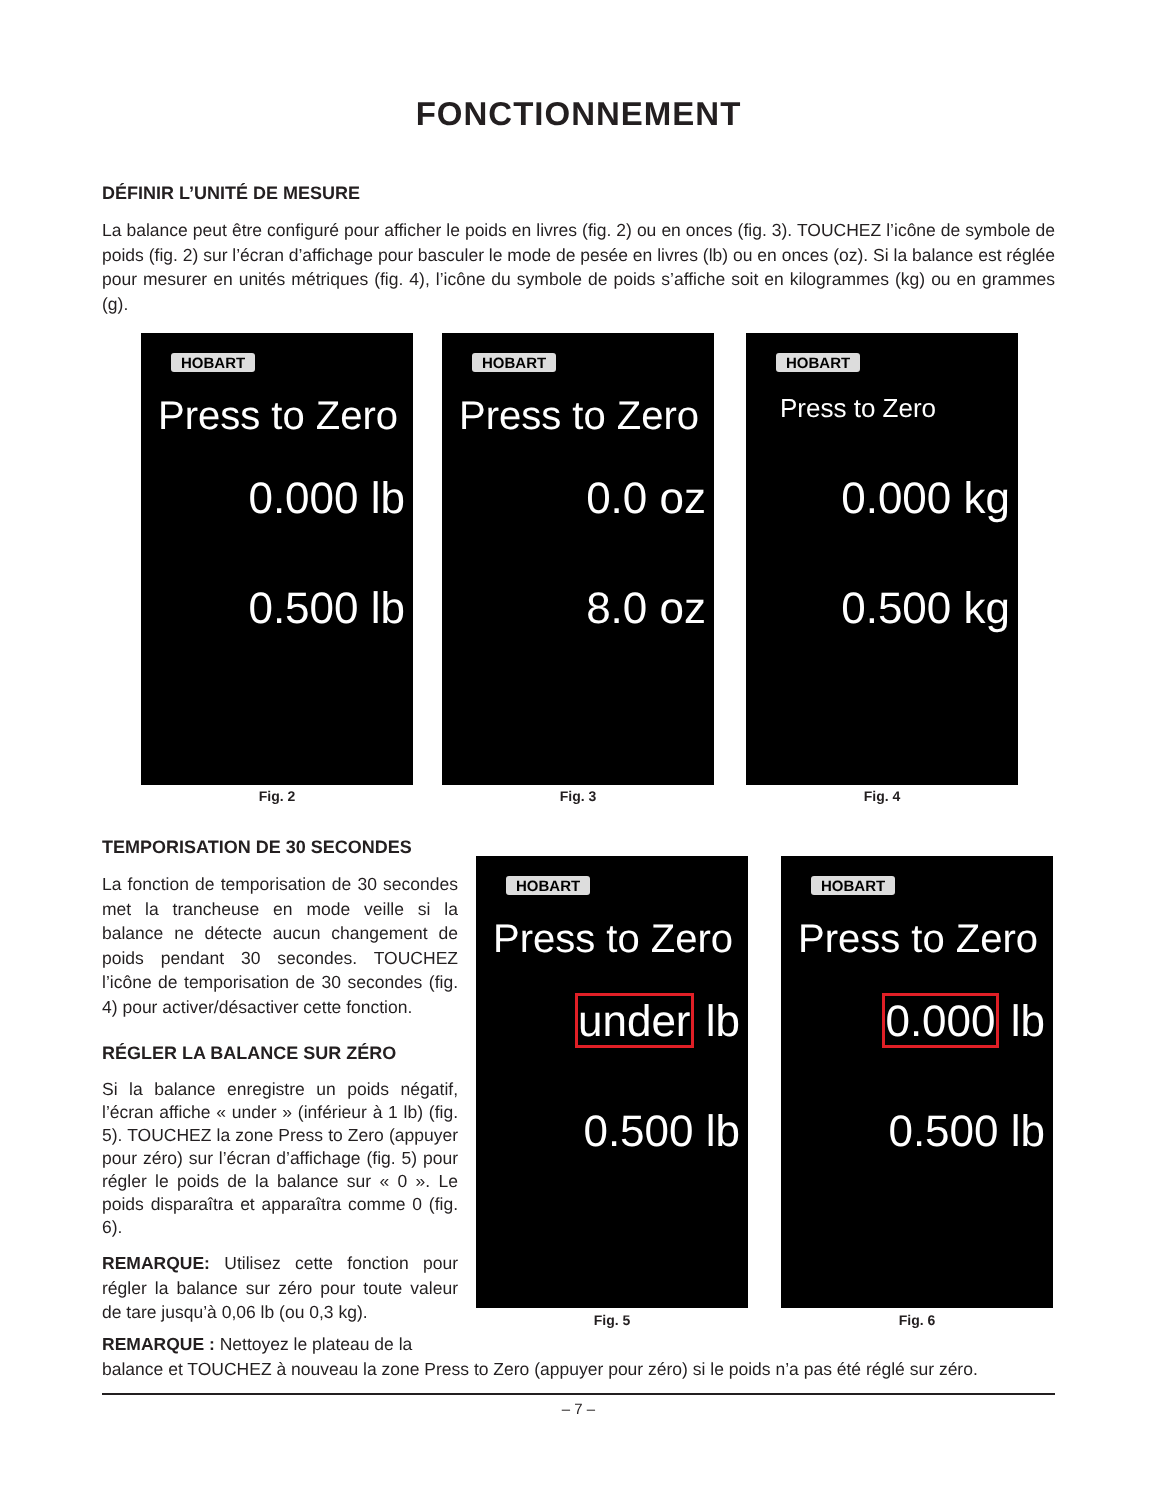FONCTIONNEMENT
DÉFINIR L’UNITÉ DE MESURE
La balance peut être configuré pour afficher le poids en livres (fig. 2) ou en onces (fig. 3). TOUCHEZ l’icône de symbole de poids (fig. 2) sur l’écran d’affichage pour basculer le mode de pesée en livres (lb) ou en onces (oz). Si la balance est réglée pour mesurer en unités métriques (fig. 4), l’icône du symbole de poids s’affiche soit en kilogrammes (kg) ou en grammes (g).
HOBART
Press to Zero
0.000 lb
0.500 lb
HOBART
Press to Zero
0.0 oz
8.0 oz
HOBART
Press to Zero
0.000 kg
0.500 kg
Fig. 2 Fig. 3 Fig. 4
TEMPORISATION DE 30 SECONDES
La fonction de temporisation de 30 secondes met la trancheuse en mode veille si la balance ne détecte aucun changement de poids pendant 30 secondes. TOUCHEZ l’icône de temporisation de 30 secondes (fig. 4) pour activer/désactiver cette fonction.
RÉGLER LA BALANCE SUR ZÉRO
Si la balance enregistre un poids négatif, l’écran affiche « under » (inférieur à 1 lb) (fig. 5). TOUCHEZ la zone Press to Zero (appuyer pour zéro) sur l’écran d’affichage (fig. 5) pour régler le poids de la balance sur « 0 ». Le poids disparaîtra et apparaîtra comme 0 (fig. 6).
REMARQUE: Utilisez cette fonction pour régler la balance sur zéro pour toute valeur de tare jusqu’à 0,06 lb (ou 0,3 kg).
HOBART
Press to Zero
under lb
0.500 lb
HOBART
Press to Zero
0.000 lb
0.500 lb
Fig. 5 Fig. 6
REMARQUE : Nettoyez le plateau de la
balance et TOUCHEZ à nouveau la zone Press to Zero (appuyer pour zéro) si le poids n’a pas été réglé sur zéro.
– 7 –